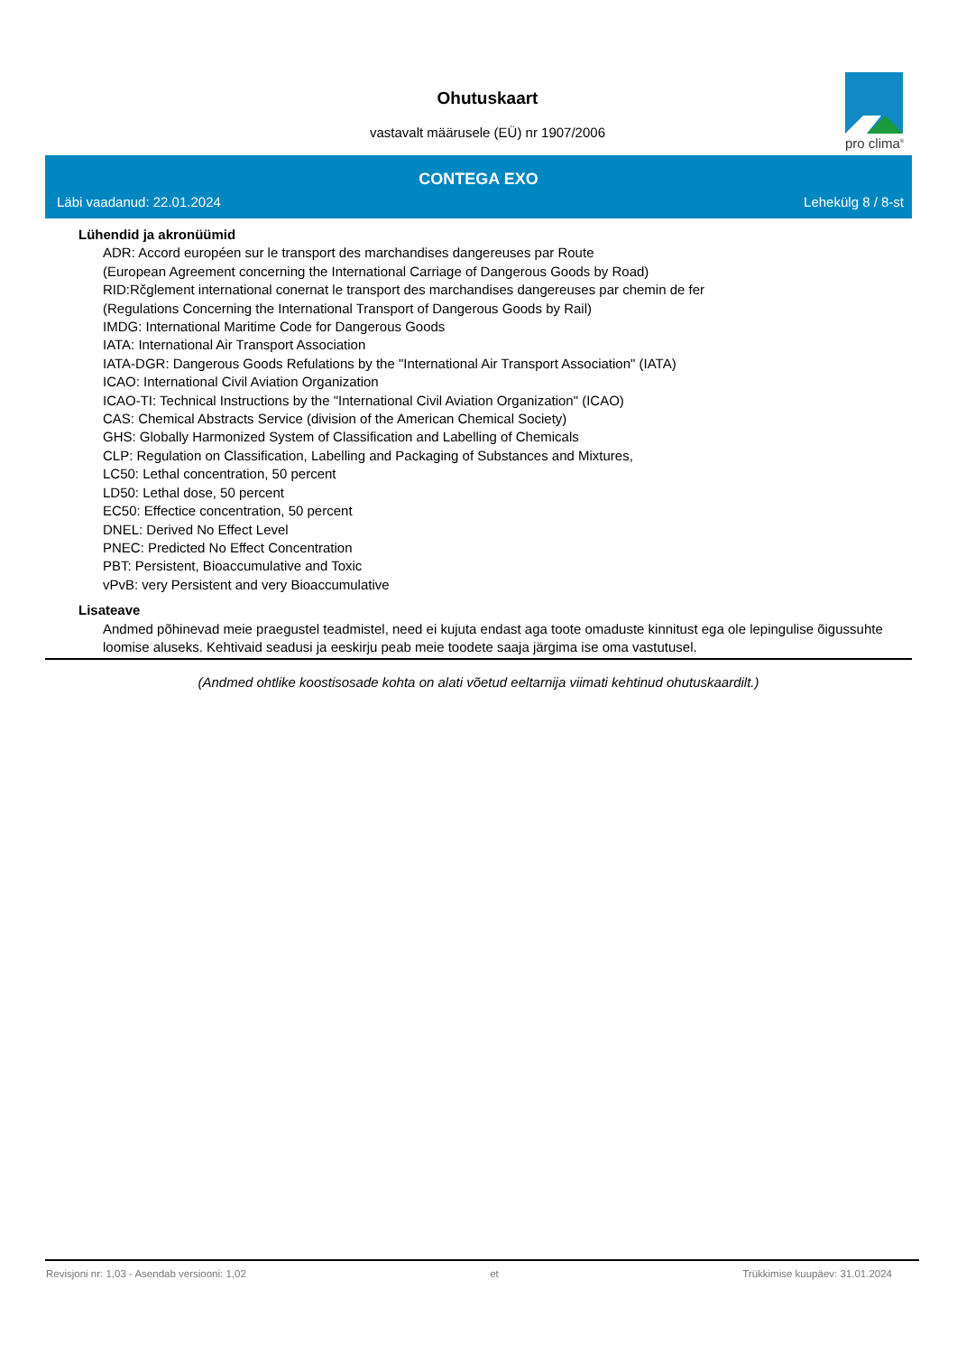Ohutuskaart
vastavalt määrusele (EÜ) nr 1907/2006
pro clima<sup>®</sup>
CONTEGA EXO
Läbi vaadanud: 22.01.2024 Lehekülg 8 / 8-st
Lühendid ja akronüümid
ADR: Accord européen sur le transport des marchandises dangereuses par Route
(European Agreement concerning the International Carriage of Dangerous Goods by Road)
RID:Rčglement international conernat le transport des marchandises dangereuses par chemin de fer
(Regulations Concerning the International Transport of Dangerous Goods by Rail)
IMDG: International Maritime Code for Dangerous Goods
IATA: International Air Transport Association
IATA-DGR: Dangerous Goods Refulations by the "International Air Transport Association" (IATA)
ICAO: International Civil Aviation Organization
ICAO-TI: Technical Instructions by the "International Civil Aviation Organization" (ICAO)
CAS: Chemical Abstracts Service (division of the American Chemical Society)
GHS: Globally Harmonized System of Classification and Labelling of Chemicals
CLP: Regulation on Classification, Labelling and Packaging of Substances and Mixtures,
LC50: Lethal concentration, 50 percent
LD50: Lethal dose, 50 percent
EC50: Effectice concentration, 50 percent
DNEL: Derived No Effect Level
PNEC: Predicted No Effect Concentration
PBT: Persistent, Bioaccumulative and Toxic
vPvB: very Persistent and very Bioaccumulative
Lisateave
Andmed põhinevad meie praegustel teadmistel, need ei kujuta endast aga toote omaduste kinnitust ega ole lepingulise õigussuhte loomise aluseks. Kehtivaid seadusi ja eeskirju peab meie toodete saaja järgima ise oma vastutusel.
(Andmed ohtlike koostisosade kohta on alati võetud eeltarnija viimati kehtinud ohutuskaardilt.)
Revisjoni nr: 1,03 - Asendab versiooni: 1,02 et Trükkimise kuupäev: 31.01.2024